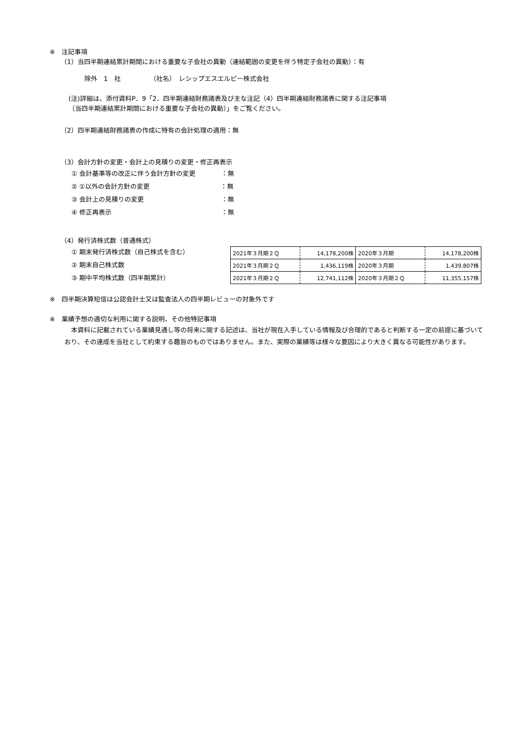※　注記事項
（1）当四半期連結累計期間における重要な子会社の異動（連結範囲の変更を伴う特定子会社の異動）：有
除外　1　社　　　　　（社名）　レシップエスエルピー株式会社
(注)詳細は、添付資料P．9「2．四半期連結財務諸表及び主な注記（4）四半期連結財務諸表に関する注記事項
（当四半期連結累計期間における重要な子会社の異動）」をご覧ください。
（2）四半期連結財務諸表の作成に特有の会計処理の適用：無
（3）会計方針の変更・会計上の見積りの変更・修正再表示
① 会計基準等の改正に伴う会計方針の変更　　　　：無
② ①以外の会計方針の変更　　　　　　　　　　　：無
③ 会計上の見積りの変更　　　　　　　　　　　　：無
④ 修正再表示　　　　　　　　　　　　　　　　　：無
（4）発行済株式数（普通株式）
① 期末発行済株式数（自己株式を含む）
② 期末自己株式数
③ 期中平均株式数（四半期累計）
| 2021年３月期２Ｑ | 14,178,200株 | 2020年３月期 | 14,178,200株 |
| 2021年３月期２Ｑ | 1,436,119株 | 2020年３月期 | 1,439,807株 |
| 2021年３月期２Ｑ | 12,741,112株 | 2020年３月期２Ｑ | 11,355,157株 |
※　四半期決算短信は公認会計士又は監査法人の四半期レビューの対象外です
※　業績予想の適切な利用に関する説明、その他特記事項
　本資料に記載されている業績見通し等の将来に関する記述は、当社が現在入手している情報及び合理的であると判断する一定の前提に基づいており、その達成を当社として約束する趣旨のものではありません。また、実際の業績等は様々な要因により大きく異なる可能性があります。